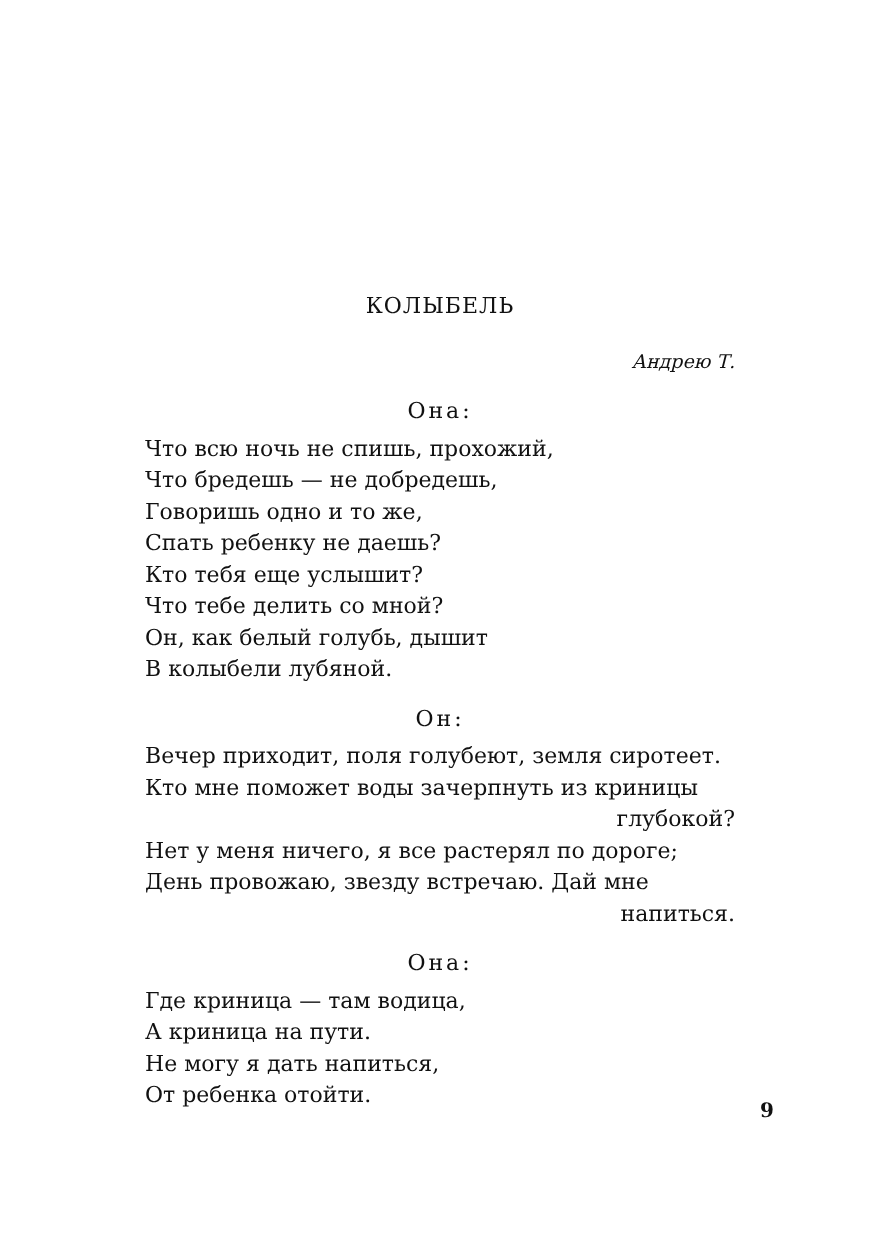КОЛЫБЕЛЬ
Андрею Т.
Она:
Что всю ночь не спишь, прохожий,
Что бредешь — не добредешь,
Говоришь одно и то же,
Спать ребенку не даешь?
Кто тебя еще услышит?
Что тебе делить со мной?
Он, как белый голубь, дышит
В колыбели лубяной.
Он:
Вечер приходит, поля голубеют, земля сиротеет.
Кто мне поможет воды зачерпнуть из криницы
глубокой?
Нет у меня ничего, я все растерял по дороге;
День провожаю, звезду встречаю. Дай мне
напиться.
Она:
Где криница — там водица,
А криница на пути.
Не могу я дать напиться,
От ребенка отойти.
9